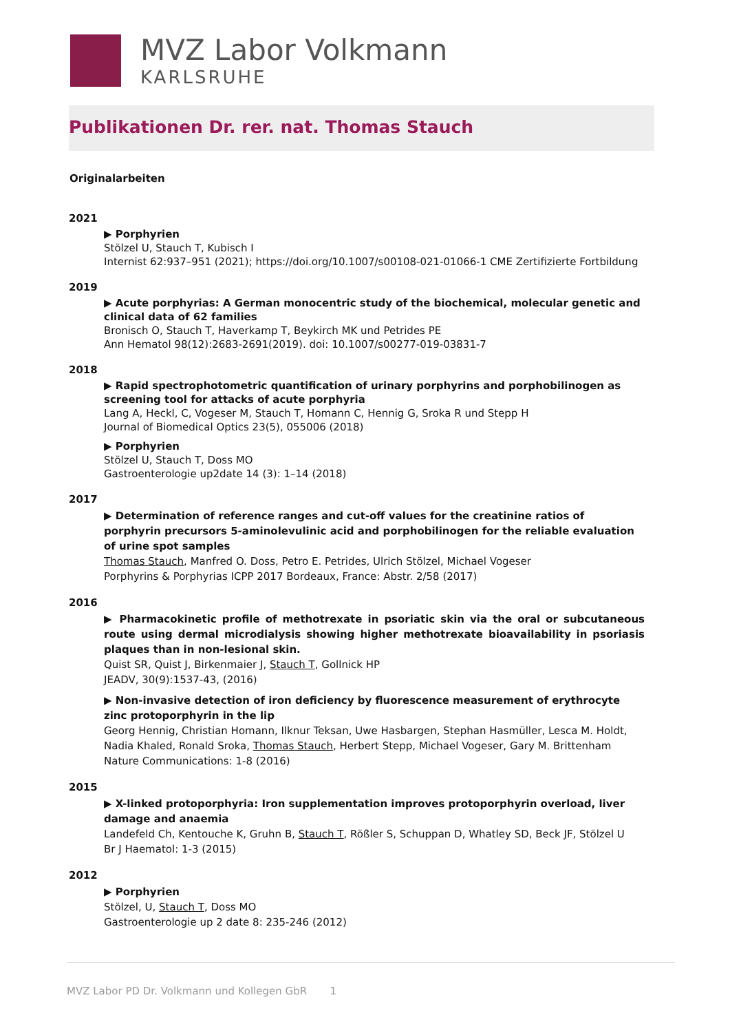MVZ Labor Volkmann
KARLSRUHE
Publikationen Dr. rer. nat. Thomas Stauch
Originalarbeiten
2021
▶ Porphyrien
Stölzel U, Stauch T, Kubisch I
Internist 62:937–951 (2021); https://doi.org/10.1007/s00108-021-01066-1 CME Zertifizierte Fortbildung
2019
▶ Acute porphyrias: A German monocentric study of the biochemical, molecular genetic and clinical data of 62 families
Bronisch O, Stauch T, Haverkamp T, Beykirch MK und Petrides PE
Ann Hematol 98(12):2683-2691(2019). doi: 10.1007/s00277-019-03831-7
2018
▶ Rapid spectrophotometric quantification of urinary porphyrins and porphobilinogen as screening tool for attacks of acute porphyria
Lang A, Heckl, C, Vogeser M, Stauch T, Homann C, Hennig G, Sroka R und Stepp H
Journal of Biomedical Optics 23(5), 055006 (2018)
▶ Porphyrien
Stölzel U, Stauch T, Doss MO
Gastroenterologie up2date 14 (3): 1–14 (2018)
2017
▶ Determination of reference ranges and cut-off values for the creatinine ratios of porphyrin precursors 5-aminolevulinic acid and porphobilinogen for the reliable evaluation of urine spot samples
Thomas Stauch, Manfred O. Doss, Petro E. Petrides, Ulrich Stölzel, Michael Vogeser
Porphyrins & Porphyrias ICPP 2017 Bordeaux, France: Abstr. 2/58 (2017)
2016
▶ Pharmacokinetic profile of methotrexate in psoriatic skin via the oral or subcutaneous route using dermal microdialysis showing higher methotrexate bioavailability in psoriasis plaques than in non-lesional skin.
Quist SR, Quist J, Birkenmaier J, Stauch T, Gollnick HP
JEADV, 30(9):1537-43, (2016)
▶ Non-invasive detection of iron deficiency by fluorescence measurement of erythrocyte zinc protoporphyrin in the lip
Georg Hennig, Christian Homann, Ilknur Teksan, Uwe Hasbargen, Stephan Hasmüller, Lesca M. Holdt, Nadia Khaled, Ronald Sroka, Thomas Stauch, Herbert Stepp, Michael Vogeser, Gary M. Brittenham
Nature Communications: 1-8 (2016)
2015
▶ X-linked protoporphyria: Iron supplementation improves protoporphyrin overload, liver damage and anaemia
Landefeld Ch, Kentouche K, Gruhn B, Stauch T, Rößler S, Schuppan D, Whatley SD, Beck JF, Stölzel U
Br J Haematol: 1-3 (2015)
2012
▶ Porphyrien
Stölzel, U, Stauch T, Doss MO
Gastroenterologie up 2 date 8: 235-246 (2012)
MVZ Labor PD Dr. Volkmann und Kollegen GbR 1